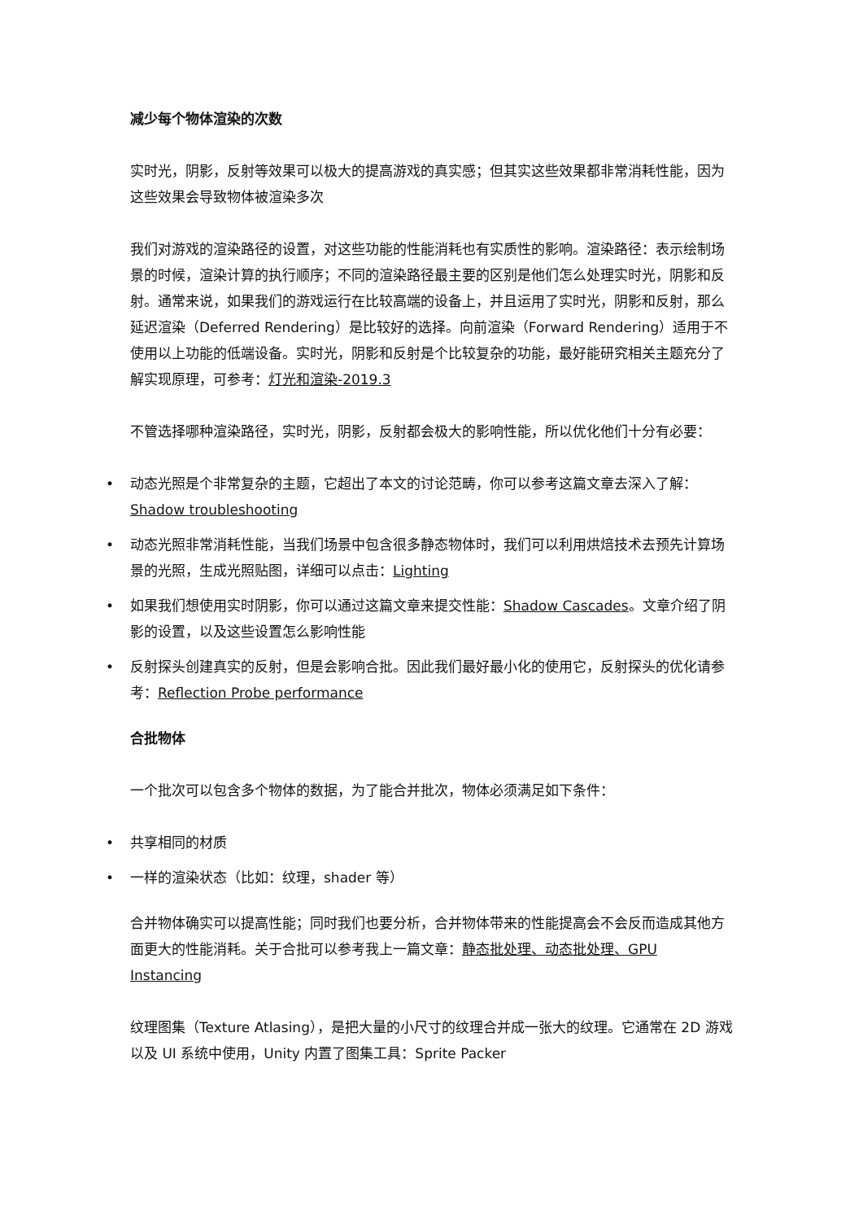减少每个物体渲染的次数
实时光，阴影，反射等效果可以极大的提高游戏的真实感；但其实这些效果都非常消耗性能，因为这些效果会导致物体被渲染多次
我们对游戏的渲染路径的设置，对这些功能的性能消耗也有实质性的影响。渲染路径：表示绘制场景的时候，渲染计算的执行顺序；不同的渲染路径最主要的区别是他们怎么处理实时光，阴影和反射。通常来说，如果我们的游戏运行在比较高端的设备上，并且运用了实时光，阴影和反射，那么延迟渲染（Deferred Rendering）是比较好的选择。向前渲染（Forward Rendering）适用于不使用以上功能的低端设备。实时光，阴影和反射是个比较复杂的功能，最好能研究相关主题充分了解实现原理，可参考：灯光和渲染-2019.3
不管选择哪种渲染路径，实时光，阴影，反射都会极大的影响性能，所以优化他们十分有必要：
• 动态光照是个非常复杂的主题，它超出了本文的讨论范畴，你可以参考这篇文章去深入了解：Shadow troubleshooting
• 动态光照非常消耗性能，当我们场景中包含很多静态物体时，我们可以利用烘焙技术去预先计算场景的光照，生成光照贴图，详细可以点击：Lighting
• 如果我们想使用实时阴影，你可以通过这篇文章来提交性能：Shadow Cascades。文章介绍了阴影的设置，以及这些设置怎么影响性能
• 反射探头创建真实的反射，但是会影响合批。因此我们最好最小化的使用它，反射探头的优化请参考：Reflection Probe performance
合批物体
一个批次可以包含多个物体的数据，为了能合并批次，物体必须满足如下条件：
• 共享相同的材质
• 一样的渲染状态（比如：纹理，shader 等）
合并物体确实可以提高性能；同时我们也要分析，合并物体带来的性能提高会不会反而造成其他方面更大的性能消耗。关于合批可以参考我上一篇文章：静态批处理、动态批处理、GPU Instancing
纹理图集（Texture Atlasing），是把大量的小尺寸的纹理合并成一张大的纹理。它通常在 2D 游戏以及 UI 系统中使用，Unity 内置了图集工具：Sprite Packer